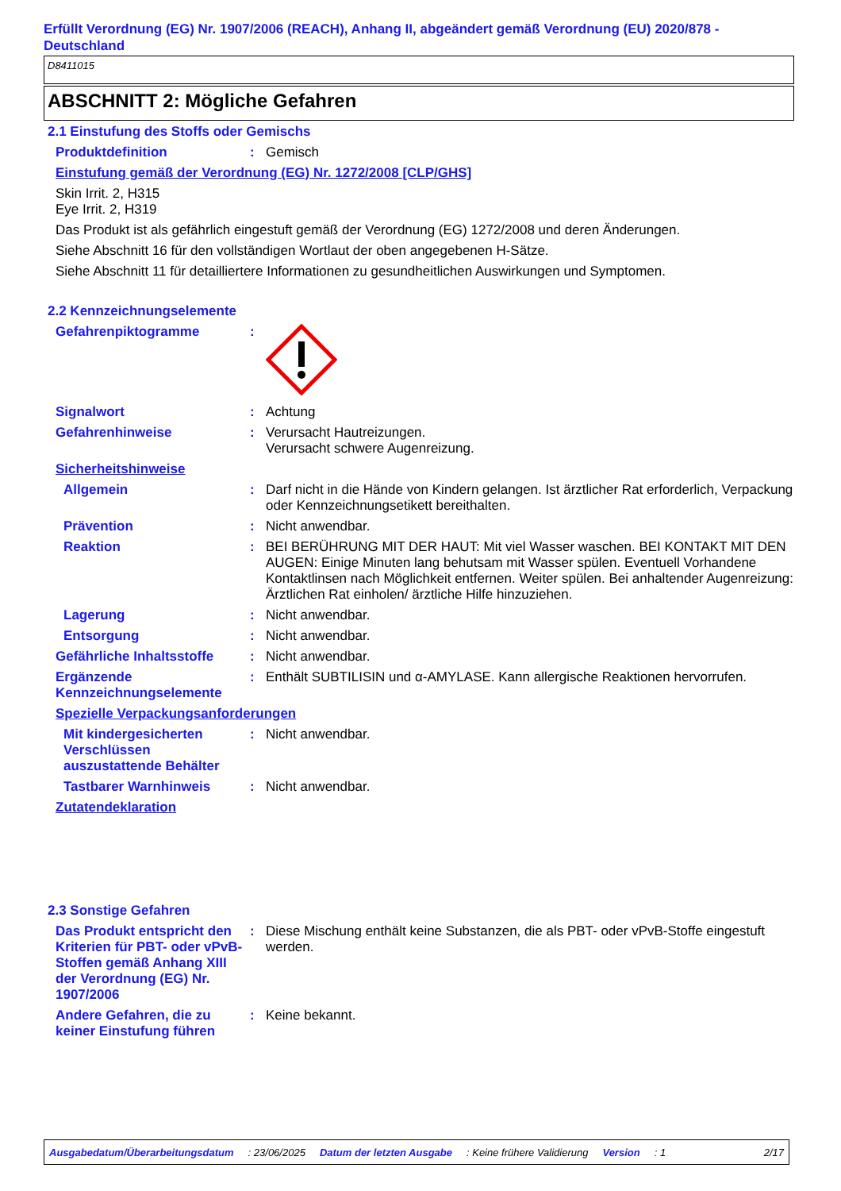Erfüllt Verordnung (EG) Nr. 1907/2006 (REACH), Anhang II, abgeändert gemäß Verordnung (EU) 2020/878 - Deutschland
D8411015
ABSCHNITT 2: Mögliche Gefahren
2.1 Einstufung des Stoffs oder Gemischs
Produktdefinition : Gemisch
Einstufung gemäß der Verordnung (EG) Nr. 1272/2008 [CLP/GHS]
Skin Irrit. 2, H315
Eye Irrit. 2, H319
Das Produkt ist als gefährlich eingestuft gemäß der Verordnung (EG) 1272/2008 und deren Änderungen.
Siehe Abschnitt 16 für den vollständigen Wortlaut der oben angegebenen H-Sätze.
Siehe Abschnitt 11 für detailliertere Informationen zu gesundheitlichen Auswirkungen und Symptomen.
2.2 Kennzeichnungselemente
Gefahrenpiktogramme :
Signalwort : Achtung
Gefahrenhinweise : Verursacht Hautreizungen.
Verursacht schwere Augenreizung.
Sicherheitshinweise
Allgemein : Darf nicht in die Hände von Kindern gelangen. Ist ärztlicher Rat erforderlich, Verpackung oder Kennzeichnungsetikett bereithalten.
Prävention : Nicht anwendbar.
Reaktion : BEI BERÜHRUNG MIT DER HAUT: Mit viel Wasser waschen. BEI KONTAKT MIT DEN AUGEN: Einige Minuten lang behutsam mit Wasser spülen. Eventuell Vorhandene Kontaktlinsen nach Möglichkeit entfernen. Weiter spülen. Bei anhaltender Augenreizung: Ärztlichen Rat einholen/ ärztliche Hilfe hinzuziehen.
Lagerung : Nicht anwendbar.
Entsorgung : Nicht anwendbar.
Gefährliche Inhaltsstoffe
: Nicht anwendbar.
Ergänzende Kennzeichnungselemente
: Enthält SUBTILISIN und α-AMYLASE. Kann allergische Reaktionen hervorrufen.
Spezielle Verpackungsanforderungen
Mit kindergesicherten Verschlüssen auszustattende Behälter
: Nicht anwendbar.
Tastbarer Warnhinweis : Nicht anwendbar.
Zutatendeklaration
2.3 Sonstige Gefahren
Das Produkt entspricht den Kriterien für PBT- oder vPvB-Stoffen gemäß Anhang XIII der Verordnung (EG) Nr. 1907/2006
: Diese Mischung enthält keine Substanzen, die als PBT- oder vPvB-Stoffe eingestuft werden.
Andere Gefahren, die zu keiner Einstufung führen
: Keine bekannt.
Ausgabedatum/Überarbeitungsdatum : 23/06/2025 Datum der letzten Ausgabe : Keine frühere Validierung Version : 1 2/17